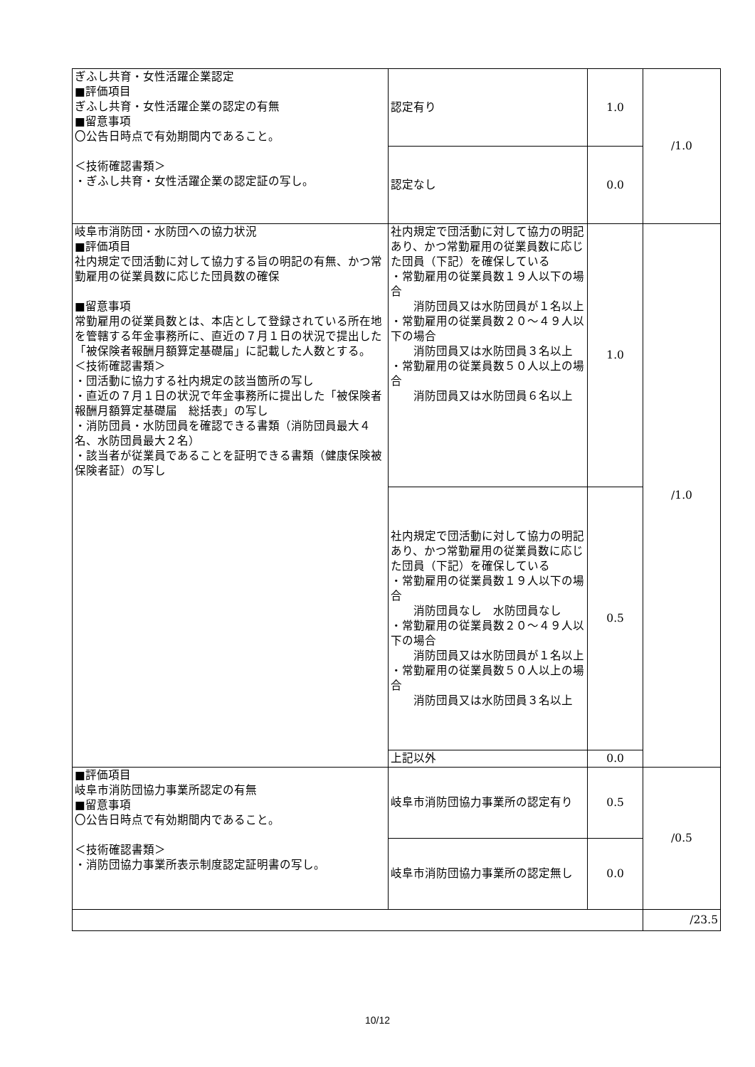| ぎふし共育・女性活躍企業認定 ■評価項目 ぎふし共育・女性活躍企業の認定の有無 ■留意事項 〇公告日時点で有効期間内であること。 ＜技術確認書類＞ ・ぎふし共育・女性活躍企業の認定証の写し。 | 認定有り | 1.0 | /1.0 |
| | 認定なし | 0.0 | |
| 岐阜市消防団・水防団への協力状況 ■評価項目 社内規定で団活動に対して協力する旨の明記の有無、かつ常勤雇用の従業員数に応じた団員数の確保 ■留意事項 常勤雇用の従業員数とは、本店として登録されている所在地を管轄する年金事務所に、直近の７月１日の状況で提出した「被保険者報酬月額算定基礎届」に記載した人数とする。 ＜技術確認書類＞ ・団活動に協力する社内規定の該当箇所の写し ・直近の７月１日の状況で年金事務所に提出した「被保険者報酬月額算定基礎届 総括表」の写し ・消防団員・水防団員を確認できる書類（消防団員最大４名、水防団員最大２名） ・該当者が従業員であることを証明できる書類（健康保険被保険者証）の写し | 社内規定で団活動に対して協力の明記あり、かつ常勤雇用の従業員数に応じた団員（下記）を確保している ・常勤雇用の従業員数１９人以下の場合 消防団員又は水防団員が１名以上 ・常勤雇用の従業員数２０～４９人以下の場合 消防団員又は水防団員３名以上 ・常勤雇用の従業員数５０人以上の場合 消防団員又は水防団員６名以上 | 1.0 | /1.0 |
| | 社内規定で団活動に対して協力の明記あり、かつ常勤雇用の従業員数に応じた団員（下記）を確保している ・常勤雇用の従業員数１９人以下の場合 消防団員なし 水防団員なし ・常勤雇用の従業員数２０～４９人以下の場合 消防団員又は水防団員が１名以上 ・常勤雇用の従業員数５０人以上の場合 消防団員又は水防団員３名以上 | 0.5 | |
| | 上記以外 | 0.0 | |
| ■評価項目 岐阜市消防団協力事業所認定の有無 ■留意事項 〇公告日時点で有効期間内であること。 ＜技術確認書類＞ ・消防団協力事業所表示制度認定証明書の写し。 | 岐阜市消防団協力事業所の認定有り | 0.5 | /0.5 |
| | 岐阜市消防団協力事業所の認定無し | 0.0 | |
| | | | /23.5 |
10/12